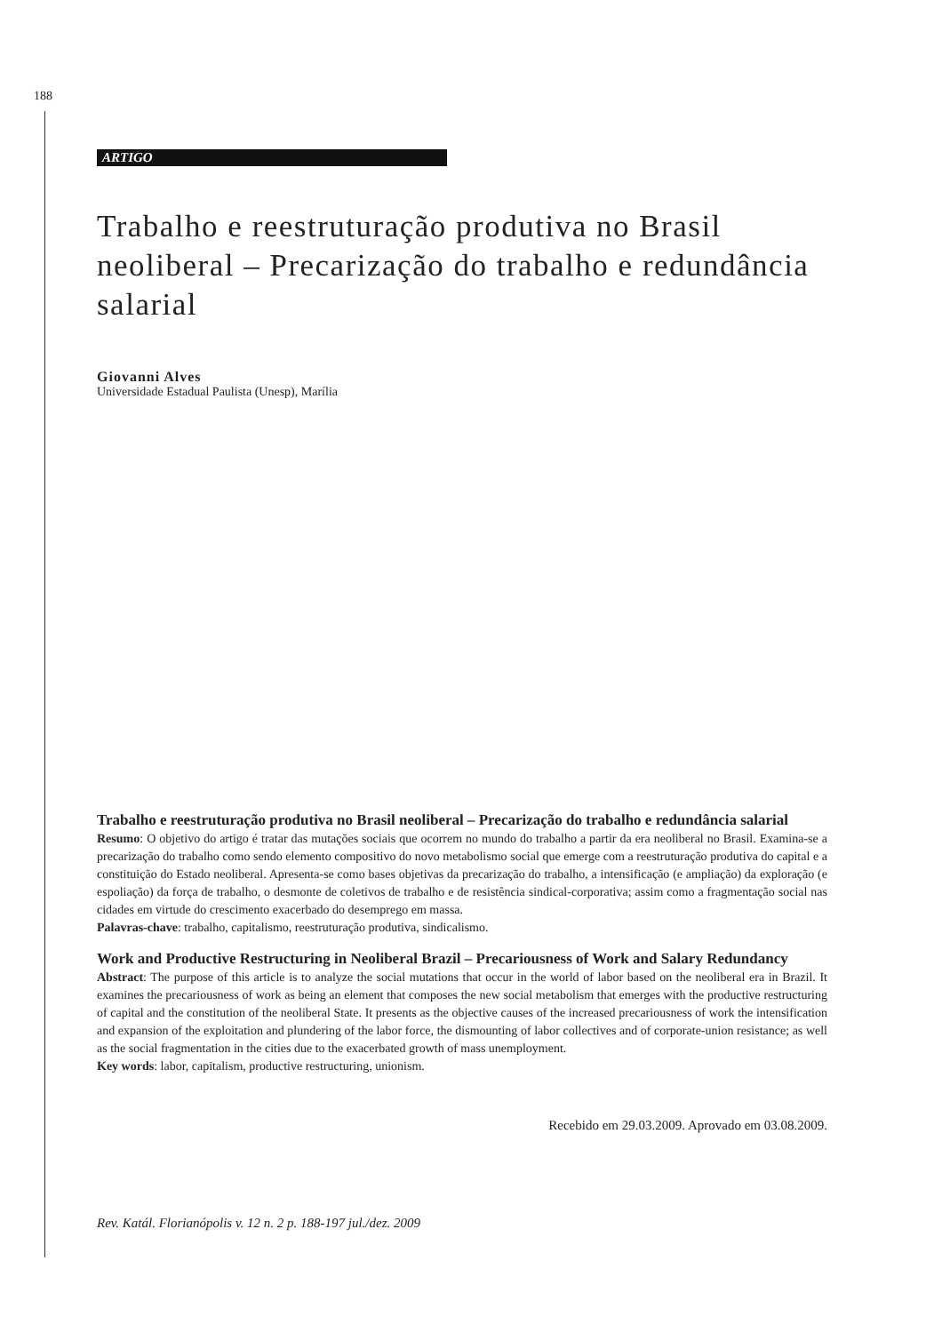188
ARTIGO
Trabalho e reestruturação produtiva no Brasil neoliberal – Precarização do trabalho e redundância salarial
Giovanni Alves
Universidade Estadual Paulista (Unesp), Marília
Trabalho e reestruturação produtiva no Brasil neoliberal – Precarização do trabalho e redundância salarial
Resumo: O objetivo do artigo é tratar das mutações sociais que ocorrem no mundo do trabalho a partir da era neoliberal no Brasil. Examina-se a precarização do trabalho como sendo elemento compositivo do novo metabolismo social que emerge com a reestruturação produtiva do capital e a constituição do Estado neoliberal. Apresenta-se como bases objetivas da precarização do trabalho, a intensificação (e ampliação) da exploração (e espoliação) da força de trabalho, o desmonte de coletivos de trabalho e de resistência sindical-corporativa; assim como a fragmentação social nas cidades em virtude do crescimento exacerbado do desemprego em massa.
Palavras-chave: trabalho, capitalismo, reestruturação produtiva, sindicalismo.
Work and Productive Restructuring in Neoliberal Brazil – Precariousness of Work and Salary Redundancy
Abstract: The purpose of this article is to analyze the social mutations that occur in the world of labor based on the neoliberal era in Brazil. It examines the precariousness of work as being an element that composes the new social metabolism that emerges with the productive restructuring of capital and the constitution of the neoliberal State. It presents as the objective causes of the increased precariousness of work the intensification and expansion of the exploitation and plundering of the labor force, the dismounting of labor collectives and of corporate-union resistance; as well as the social fragmentation in the cities due to the exacerbated growth of mass unemployment.
Key words: labor, capitalism, productive restructuring, unionism.
Recebido em 29.03.2009. Aprovado em 03.08.2009.
Rev. Katál. Florianópolis v. 12 n. 2 p. 188-197 jul./dez. 2009